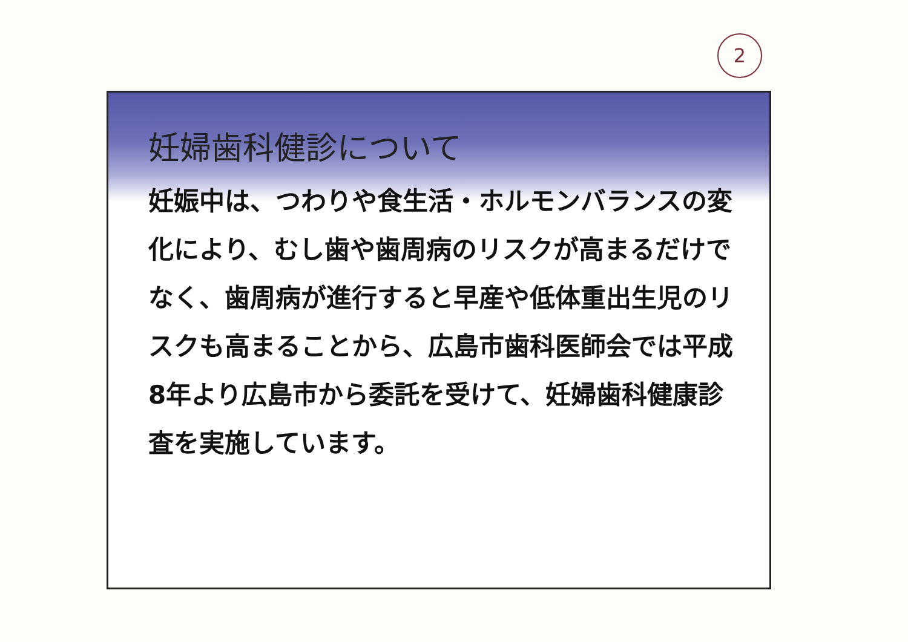2
妊婦歯科健診について
妊娠中は、つわりや食生活・ホルモンバランスの変化により、むし歯や歯周病のリスクが高まるだけでなく、歯周病が進行すると早産や低体重出生児のリスクも高まることから、広島市歯科医師会では平成8年より広島市から委託を受けて、妊婦歯科健康診査を実施しています。